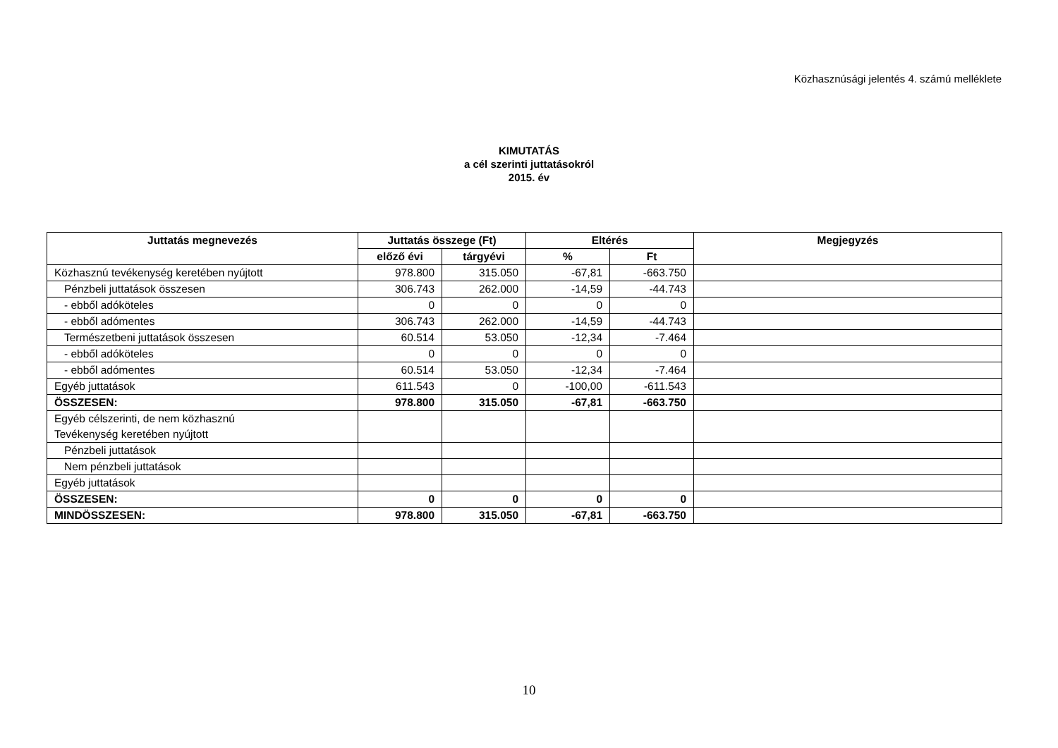Közhasznúsági jelentés 4. számú melléklete
KIMUTATÁS
a cél szerinti juttatásokról
2015. év
| Juttatás megnevezés | Juttatás összege (Ft) | | Eltérés | | Megjegyzés |
| --- | --- | --- | --- | --- | --- |
| | előző évi | tárgyévi | % | Ft | |
| Közhasznú tevékenység keretében nyújtott | 978.800 | 315.050 | -67,81 | -663.750 | |
| Pénzbeli juttatások összesen | 306.743 | 262.000 | -14,59 | -44.743 | |
| - ebből adóköteles | 0 | 0 | 0 | 0 | |
| - ebből adómentes | 306.743 | 262.000 | -14,59 | -44.743 | |
| Természetbeni juttatások összesen | 60.514 | 53.050 | -12,34 | -7.464 | |
| - ebből adóköteles | 0 | 0 | 0 | 0 | |
| - ebből adómentes | 60.514 | 53.050 | -12,34 | -7.464 | |
| Egyéb juttatások | 611.543 | 0 | -100,00 | -611.543 | |
| ÖSSZESEN: | 978.800 | 315.050 | -67,81 | -663.750 | |
| Egyéb célszerinti, de nem közhasznú Tevékenység keretében nyújtott | | | | | |
| Pénzbeli juttatások | | | | | |
| Nem pénzbeli juttatások | | | | | |
| Egyéb juttatások | | | | | |
| ÖSSZESEN: | 0 | 0 | 0 | 0 | |
| MINDÖSSZESEN: | 978.800 | 315.050 | -67,81 | -663.750 | |
10